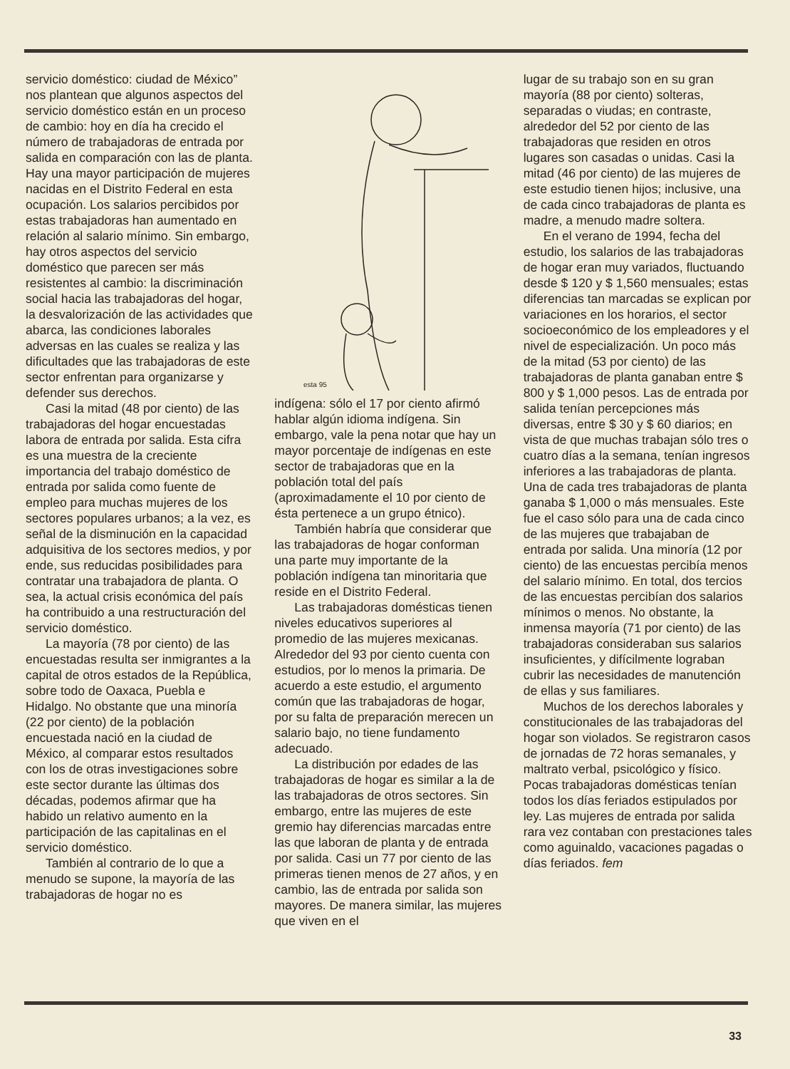servicio doméstico: ciudad de México” nos plantean que algunos aspectos del servicio doméstico están en un proceso de cambio: hoy en día ha crecido el número de trabajadoras de entrada por salida en comparación con las de planta. Hay una mayor participación de mujeres nacidas en el Distrito Federal en esta ocupación. Los salarios percibidos por estas trabajadoras han aumentado en relación al salario mínimo. Sin embargo, hay otros aspectos del servicio doméstico que parecen ser más resistentes al cambio: la discriminación social hacia las trabajadoras del hogar, la desvalorización de las actividades que abarca, las condiciones laborales adversas en las cuales se realiza y las dificultades que las trabajadoras de este sector enfrentan para organizarse y defender sus derechos.
Casi la mitad (48 por ciento) de las trabajadoras del hogar encuestadas labora de entrada por salida. Esta cifra es una muestra de la creciente importancia del trabajo doméstico de entrada por salida como fuente de empleo para muchas mujeres de los sectores populares urbanos; a la vez, es señal de la disminución en la capacidad adquisitiva de los sectores medios, y por ende, sus reducidas posibilidades para contratar una trabajadora de planta. O sea, la actual crisis económica del país ha contribuido a una restructuración del servicio doméstico.
La mayoría (78 por ciento) de las encuestadas resulta ser inmigrantes a la capital de otros estados de la República, sobre todo de Oaxaca, Puebla e Hidalgo. No obstante que una minoría (22 por ciento) de la población encuestada nació en la ciudad de México, al comparar estos resultados con los de otras investigaciones sobre este sector durante las últimas dos décadas, podemos afirmar que ha habido un relativo aumento en la participación de las capitalinas en el servicio doméstico.
También al contrario de lo que a menudo se supone, la mayoría de las trabajadoras de hogar no es
esta 95
indígena: sólo el 17 por ciento afirmó hablar algún idioma indígena. Sin embargo, vale la pena notar que hay un mayor porcentaje de indígenas en este sector de trabajadoras que en la población total del país (aproximadamente el 10 por ciento de ésta pertenece a un grupo étnico).
También habría que considerar que las trabajadoras de hogar conforman una parte muy importante de la población indígena tan minoritaria que reside en el Distrito Federal.
Las trabajadoras domésticas tienen niveles educativos superiores al promedio de las mujeres mexicanas. Alrededor del 93 por ciento cuenta con estudios, por lo menos la primaria. De acuerdo a este estudio, el argumento común que las trabajadoras de hogar, por su falta de preparación merecen un salario bajo, no tiene fundamento adecuado.
La distribución por edades de las trabajadoras de hogar es similar a la de las trabajadoras de otros sectores. Sin embargo, entre las mujeres de este gremio hay diferencias marcadas entre las que laboran de planta y de entrada por salida. Casi un 77 por ciento de las primeras tienen menos de 27 años, y en cambio, las de entrada por salida son mayores. De manera similar, las mujeres que viven en el
lugar de su trabajo son en su gran mayoría (88 por ciento) solteras, separadas o viudas; en contraste, alrededor del 52 por ciento de las trabajadoras que residen en otros lugares son casadas o unidas. Casi la mitad (46 por ciento) de las mujeres de este estudio tienen hijos; inclusive, una de cada cinco trabajadoras de planta es madre, a menudo madre soltera.
En el verano de 1994, fecha del estudio, los salarios de las trabajadoras de hogar eran muy variados, fluctuando desde $ 120 y $ 1,560 mensuales; estas diferencias tan marcadas se explican por variaciones en los horarios, el sector socioeconómico de los empleadores y el nivel de especialización. Un poco más de la mitad (53 por ciento) de las trabajadoras de planta ganaban entre $ 800 y $ 1,000 pesos. Las de entrada por salida tenían percepciones más diversas, entre $ 30 y $ 60 diarios; en vista de que muchas trabajan sólo tres o cuatro días a la semana, tenían ingresos inferiores a las trabajadoras de planta. Una de cada tres trabajadoras de planta ganaba $ 1,000 o más mensuales. Este fue el caso sólo para una de cada cinco de las mujeres que trabajaban de entrada por salida. Una minoría (12 por ciento) de las encuestas percibía menos del salario mínimo. En total, dos tercios de las encuestas percibían dos salarios mínimos o menos. No obstante, la inmensa mayoría (71 por ciento) de las trabajadoras consideraban sus salarios insuficientes, y difícilmente lograban cubrir las necesidades de manutención de ellas y sus familiares.
Muchos de los derechos laborales y constitucionales de las trabajadoras del hogar son violados. Se registraron casos de jornadas de 72 horas semanales, y maltrato verbal, psicológico y físico. Pocas trabajadoras domésticas tenían todos los días feriados estipulados por ley. Las mujeres de entrada por salida rara vez contaban con prestaciones tales como aguinaldo, vacaciones pagadas o días feriados. fem
33